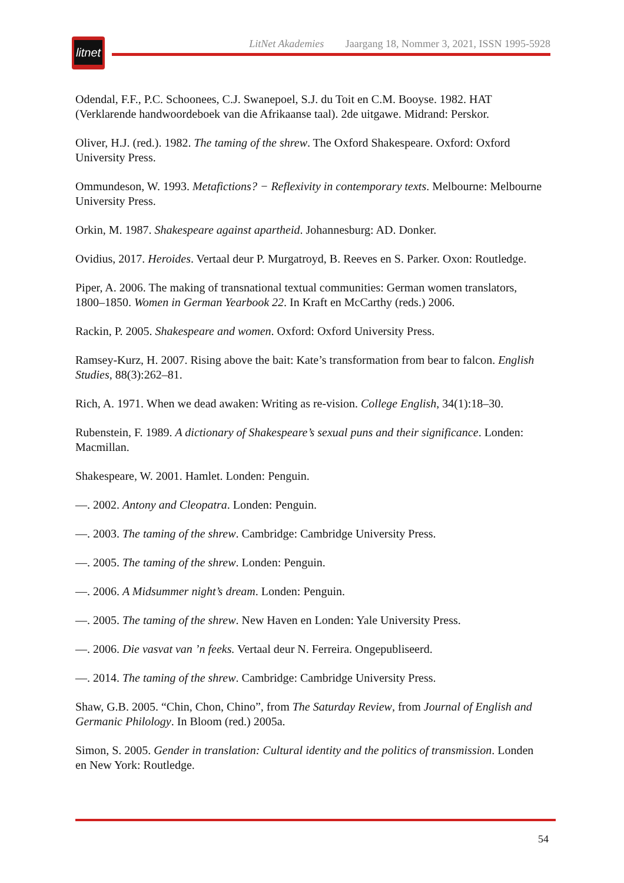litnet
LitNet Akademies Jaargang 18, Nommer 3, 2021, ISSN 1995-5928
Odendal, F.F., P.C. Schoonees, C.J. Swanepoel, S.J. du Toit en C.M. Booyse. 1982. HAT (Verklarende handwoordeboek van die Afrikaanse taal). 2de uitgawe. Midrand: Perskor.
Oliver, H.J. (red.). 1982. The taming of the shrew. The Oxford Shakespeare. Oxford: Oxford University Press.
Ommundeson, W. 1993. Metafictions? − Reflexivity in contemporary texts. Melbourne: Melbourne University Press.
Orkin, M. 1987. Shakespeare against apartheid. Johannesburg: AD. Donker.
Ovidius, 2017. Heroides. Vertaal deur P. Murgatroyd, B. Reeves en S. Parker. Oxon: Routledge.
Piper, A. 2006. The making of transnational textual communities: German women translators, 1800–1850. Women in German Yearbook 22. In Kraft en McCarthy (reds.) 2006.
Rackin, P. 2005. Shakespeare and women. Oxford: Oxford University Press.
Ramsey-Kurz, H. 2007. Rising above the bait: Kate’s transformation from bear to falcon. English Studies, 88(3):262–81.
Rich, A. 1971. When we dead awaken: Writing as re-vision. College English, 34(1):18–30.
Rubenstein, F. 1989. A dictionary of Shakespeare’s sexual puns and their significance. Londen: Macmillan.
Shakespeare, W. 2001. Hamlet. Londen: Penguin.
—. 2002. Antony and Cleopatra. Londen: Penguin.
—. 2003. The taming of the shrew. Cambridge: Cambridge University Press.
—. 2005. The taming of the shrew. Londen: Penguin.
—. 2006. A Midsummer night’s dream. Londen: Penguin.
—. 2005. The taming of the shrew. New Haven en Londen: Yale University Press.
—. 2006. Die vasvat van ’n feeks. Vertaal deur N. Ferreira. Ongepubliseerd.
—. 2014. The taming of the shrew. Cambridge: Cambridge University Press.
Shaw, G.B. 2005. “Chin, Chon, Chino”, from The Saturday Review, from Journal of English and Germanic Philology. In Bloom (red.) 2005a.
Simon, S. 2005. Gender in translation: Cultural identity and the politics of transmission. Londen en New York: Routledge.
54